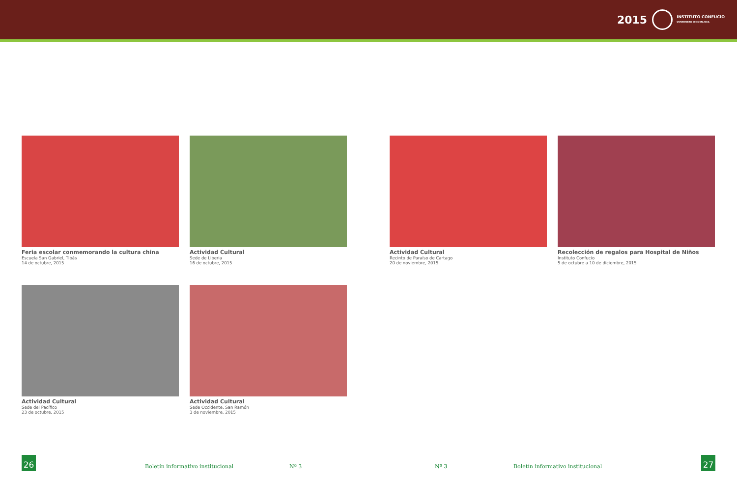2015 INSTITUTO CONFUCIO
UNIVERSIDAD DE COSTA RICA
Feria escolar conmemorando la cultura china
Escuela San Gabriel, Tibás
14 de octubre, 2015
Actividad Cultural
Sede de Liberia
16 de octubre, 2015
Actividad Cultural
Sede del Pacífico
23 de octubre, 2015
Actividad Cultural
Sede Occidente, San Ramón
3 de noviembre, 2015
Actividad Cultural
Recinto de Paraíso de Cartago
20 de noviembre, 2015
Recolección de regalos para Hospital de Niños
Instituto Confucio
5 de octubre a 10 de diciembre, 2015
26 Boletín informativo institucional Nº 3 Nº 3 Boletín informativo institucional 27